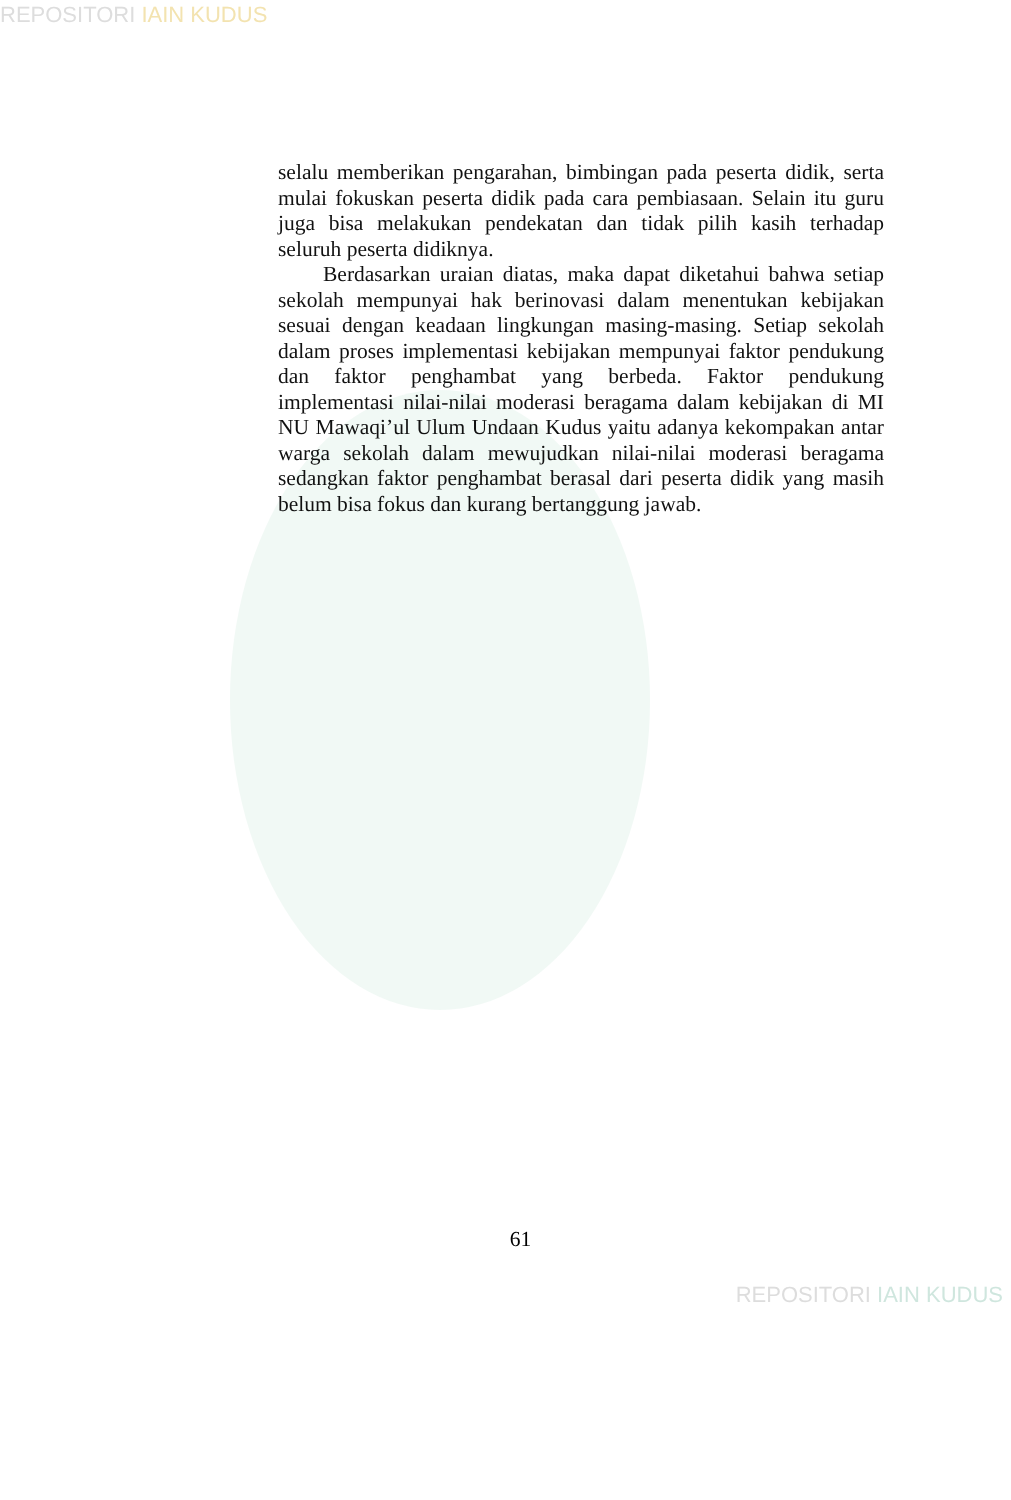REPOSITORI IAIN KUDUS
selalu memberikan pengarahan, bimbingan pada peserta didik, serta mulai fokuskan peserta didik pada cara pembiasaan. Selain itu guru juga bisa melakukan pendekatan dan tidak pilih kasih terhadap seluruh peserta didiknya.
Berdasarkan uraian diatas, maka dapat diketahui bahwa setiap sekolah mempunyai hak berinovasi dalam menentukan kebijakan sesuai dengan keadaan lingkungan masing-masing. Setiap sekolah dalam proses implementasi kebijakan mempunyai faktor pendukung dan faktor penghambat yang berbeda. Faktor pendukung implementasi nilai-nilai moderasi beragama dalam kebijakan di MI NU Mawaqi’ul Ulum Undaan Kudus yaitu adanya kekompakan antar warga sekolah dalam mewujudkan nilai-nilai moderasi beragama sedangkan faktor penghambat berasal dari peserta didik yang masih belum bisa fokus dan kurang bertanggung jawab.
61
REPOSITORI IAIN KUDUS